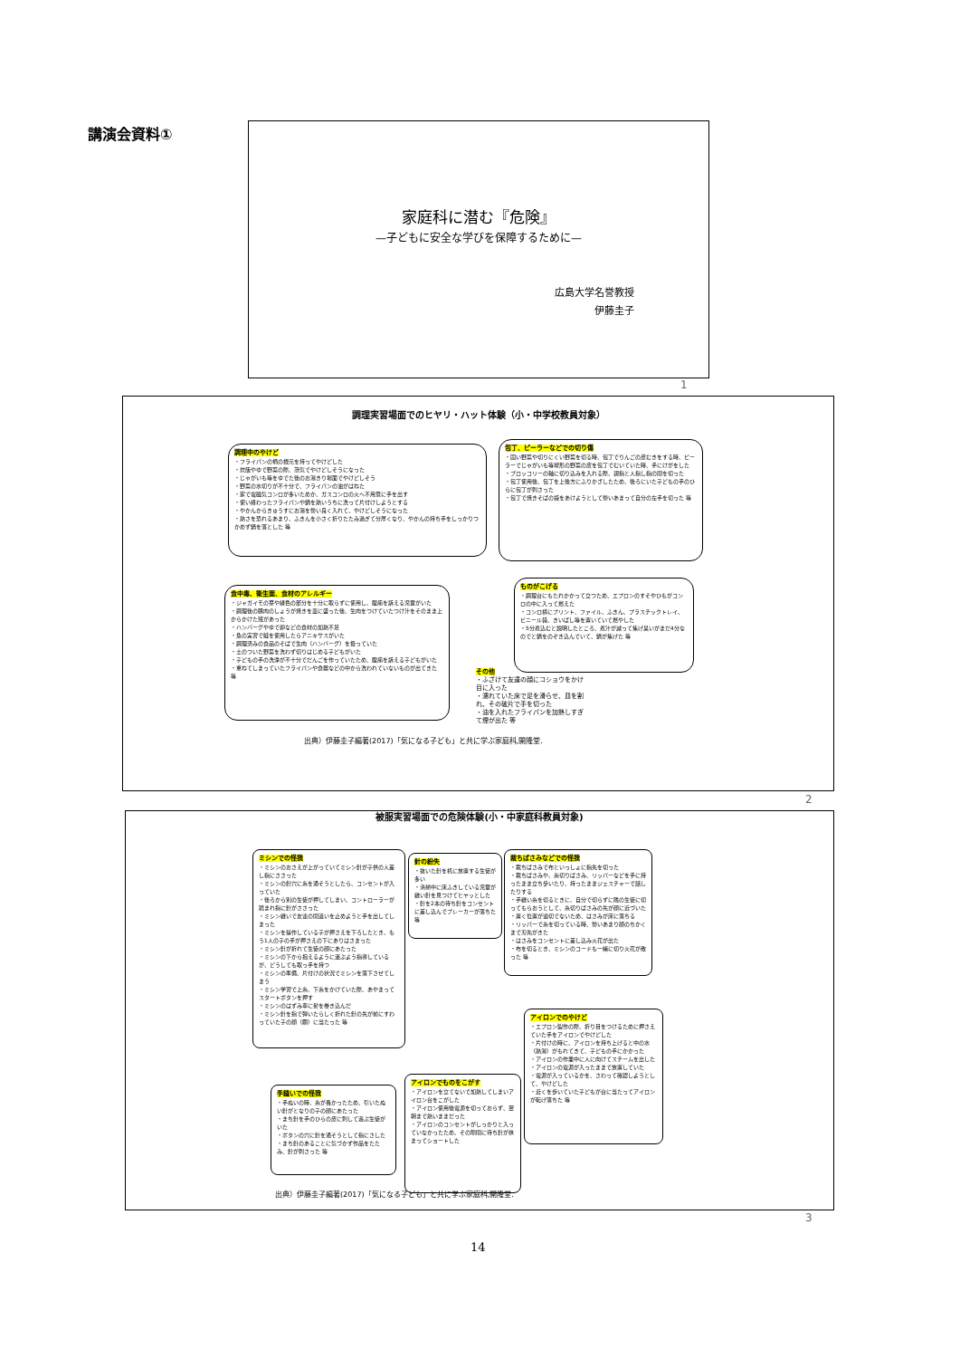講演会資料①
家庭科に潜む『危険』
—子どもに安全な学びを保障するために—
広島大学名誉教授
伊藤圭子
1
調理実習場面でのヒヤリ・ハット体験（小・中学校教員対象）
調理中のやけど
・フライパンの柄の根元を持ってやけどした
・炊飯やゆで野菜の際、蒸気でやけどしそうになった
・じゃがいも等をゆでた後のお湯きり場面でやけどしそう
・野菜の水切りが不十分で、フライパンの油がはねた
・家で電磁気コンロが多いためか、ガスコンロの火へ不用意に手を出す
・使い終わったフライパンや鍋を熱いうちに洗って片付けしようとする
・やかんからきゅうすにお湯を勢い良く入れて、やけどしそうになった
・熱さを恐れるあまり、ふきんを小さく折りたたみ過ぎて分厚くなり、やかんの持ち手をしっかりつかめず鍋を落とした 等
包丁、ピーラーなどでの切り傷
・固い野菜や切りにくい野菜を切る時、包丁でりんごの皮むきをする時、ピーラーでじゃがいも等球形の野菜の皮を包丁でむいていた時、手にけがをした
・ブロッコリーの軸に切り込みを入れる際、親指と人指し指の間を切った
・包丁使用後、包丁を上後方にふりかざしたため、後ろにいた子どもの手のひらに包丁が刺さった
・包丁で焼きそばの袋をあけようとして勢いあまって自分の左手を切った 等
食中毒、衛生面、食材のアレルギー
・ジャガイモの芽や緑色の部分を十分に取らずに使用し、腹痛を訴える児童がいた
・調理後の豚肉のしょうが焼きを皿に盛った後、生肉をつけていたつけ汁をそのまま上からかけた班があった
・ハンバーグやゆで卵などの食材の加熱不足
・魚の実習で鮭を使用したらアニキサスがいた
・調理済みの食品のそばで生肉（ハンバーグ）を扱っていた
・土のついた野菜を洗わず切りはじめる子どもがいた
・子どもの手の洗浄が不十分でだんごを作っていたため、腹痛を訴える子どもがいた
・重ねてしまっていたフライパンや食器などの中から洗われていないものが出てきた 等
ものがこげる
・調理台にもたれかかって立つため、エプロンのすそやひもがコンロの中に入って燃えた
・コンロ横にプリント、ファイル、ふきん、プラスチックトレイ、ビニール袋、きいばし等を置いていて燃やした
・5分煮込むと説明したところ、煮汁が減って焦げ臭いがまだ4分なのでと鍋をのぞき込んでいて、鍋が焦げた 等
その他
・ふざけて友達の顔にコショウをかけ目に入った
・濡れていた床で足を滑らせ、皿を割れ、その破片で手を切った
・油を入れたフライパンを加熱しすぎて煙が出た 等
出典）伊藤圭子編著(2017)「気になる子ども」と共に学ぶ家庭科,開隆堂.
2
被服実習場面での危険体験(小・中家庭科教員対象)
ミシンでの怪我
・ミシンのおさえが上がっていてミシン針が子供の人差し指にささった
・ミシンの針穴に糸を通そうとしたら、コンセントが入っていた
・後ろから別の生徒が押してしまい、コントローラーが踏まれ指に針がささった
・ミシン縫いで友達の間違いを止めようと手を出してしまった
・ミシンを操作している子が押さえを下ろしたとき、もう1人の子の手が押さえの下にありはさまった
・ミシン針が折れて生徒の顔にあたった
・ミシンの下から抱えるように運ぶよう指導しているが、どうしても取っ手を持つ
・ミシンの準備、片付けの状況でミシンを落下させてしまう
・ミシン学習で上糸、下糸をかけていた際、あやまってスタートボタンを押す
・ミシンのはずみ車に髪を巻き込んだ
・ミシン針を指で弾いたらしく折れた針の先が前にすわっていた子の顔（額）に当たった 等
針の紛失
・抜いた針を机に放置する生徒が多い
・清掃中に床ふきしている児童が縫い針を見つけてヒヤッとした
・針を2本の待ち針をコンセントに差し込んでブレーカーが落ちた 等
裁ちばさみなどでの怪我
・裁ちばさみで布といっしょに指先を切った
・裁ちばさみや、糸切りばさみ、リッパーなどを手に持ったまま立ち歩いたり、持ったままジェスチャーで話したりする
・手縫い糸を切るときに、自分で切らずに隣の生徒に切ってもらおうとして、糸切りばさみの先が顔に近づいた
・置く位置が適切でないため、はさみが床に落ちる
・リッパーで糸を切っている時、勢いあまり顔のちかくまで刃先がきた
・はさみをコンセントに差し込み火花が出た
・布を切るとき、ミシンのコードも一緒に切り火花が散った 等
アイロンでのやけど
・エプロン製作の際、折り目をつけるために押さえていた手をアイロンでやけどした
・片付けの時に、アイロンを持ち上げると中の水（熱湯）がもれてきて、子どもの手にかかった
・アイロンの作業中に人に向けてスチームを出した
・アイロンの電源が入ったままで放置していた
・電源が入っているかを、さわって確認しようとして、やけどした
・近くを歩いていた子どもが台に当たってアイロンが転げ落ちた 等
手縫いでの怪我
・手ぬいの時、糸が長かったため、引いたぬい針がとなりの子の顔にあたった
・まち針を手のひらの皮に刺して遊ぶ生徒がいた
・ボタンの穴に針を通そうとして指にさした
・まち針のあることに気づかず作品をたたみ、針が刺さった 等
アイロンでものをこがす
・アイロンを立てないで加熱してしまいアイロン台をこがした
・アイロン使用後電源を切っておらず、翌朝まで熱いままだった
・アイロンのコンセントがしっかりと入っていなかったため、その隙間に待ち針が挟まってショートした
出典）伊藤圭子編著(2017)「気になる子ども」と共に学ぶ家庭科,開隆堂.
3
14